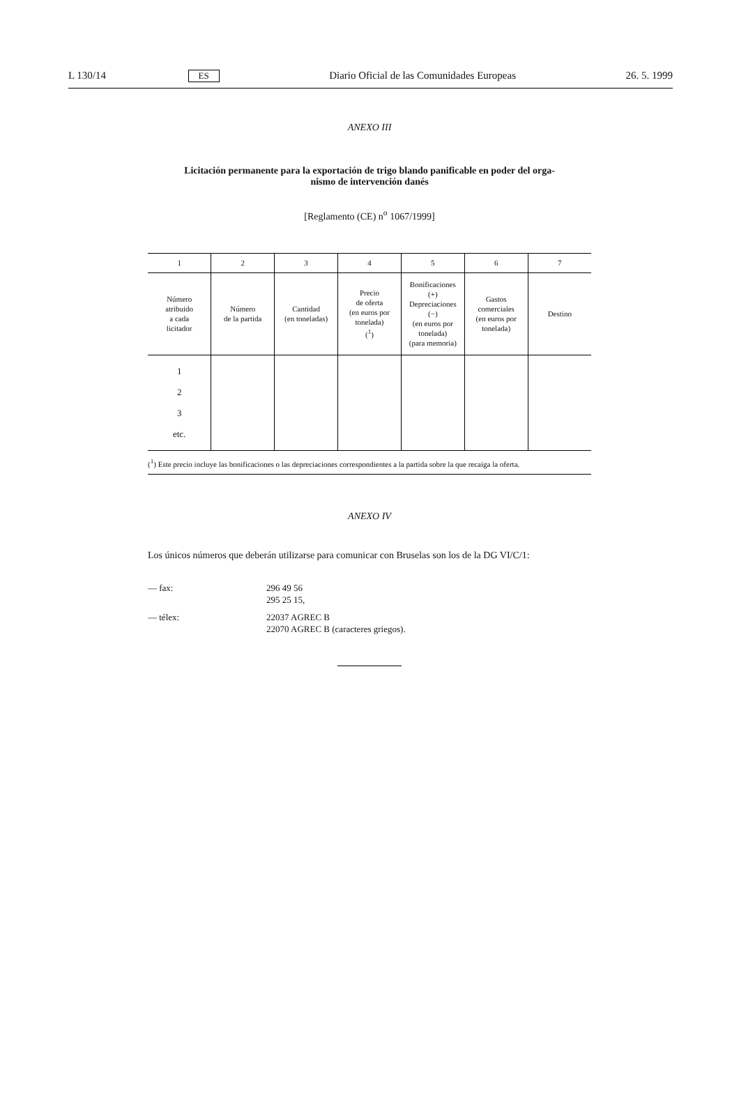L 130/14 ES Diario Oficial de las Comunidades Europeas 26. 5. 1999
ANEXO III
Licitación permanente para la exportación de trigo blando panificable en poder del orga-
nismo de intervención danés
[Reglamento (CE) n<sup>o</sup> 1067/1999]
| 1 | 2 | 3 | 4 | 5 | 6 | 7 |
| Número atribuido a cada licitador | Número de la partida | Cantidad (en toneladas) | Precio de oferta (en euros por tonelada) (<sup>1</sup>) | Bonificaciones (+) Depreciaciones (−) (en euros por tonelada) (para memoria) | Gastos comerciales (en euros por tonelada) | Destino |
| 1 2 3 etc. | | | | | | |
(<sup>1</sup>) Este precio incluye las bonificaciones o las depreciaciones correspondientes a la partida sobre la que recaiga la oferta.
ANEXO IV
Los únicos números que deberán utilizarse para comunicar con Bruselas son los de la DG VI/C/1:
— fax:
296 49 56
295 25 15,
— télex:
22037 AGREC B
22070 AGREC B (caracteres griegos).